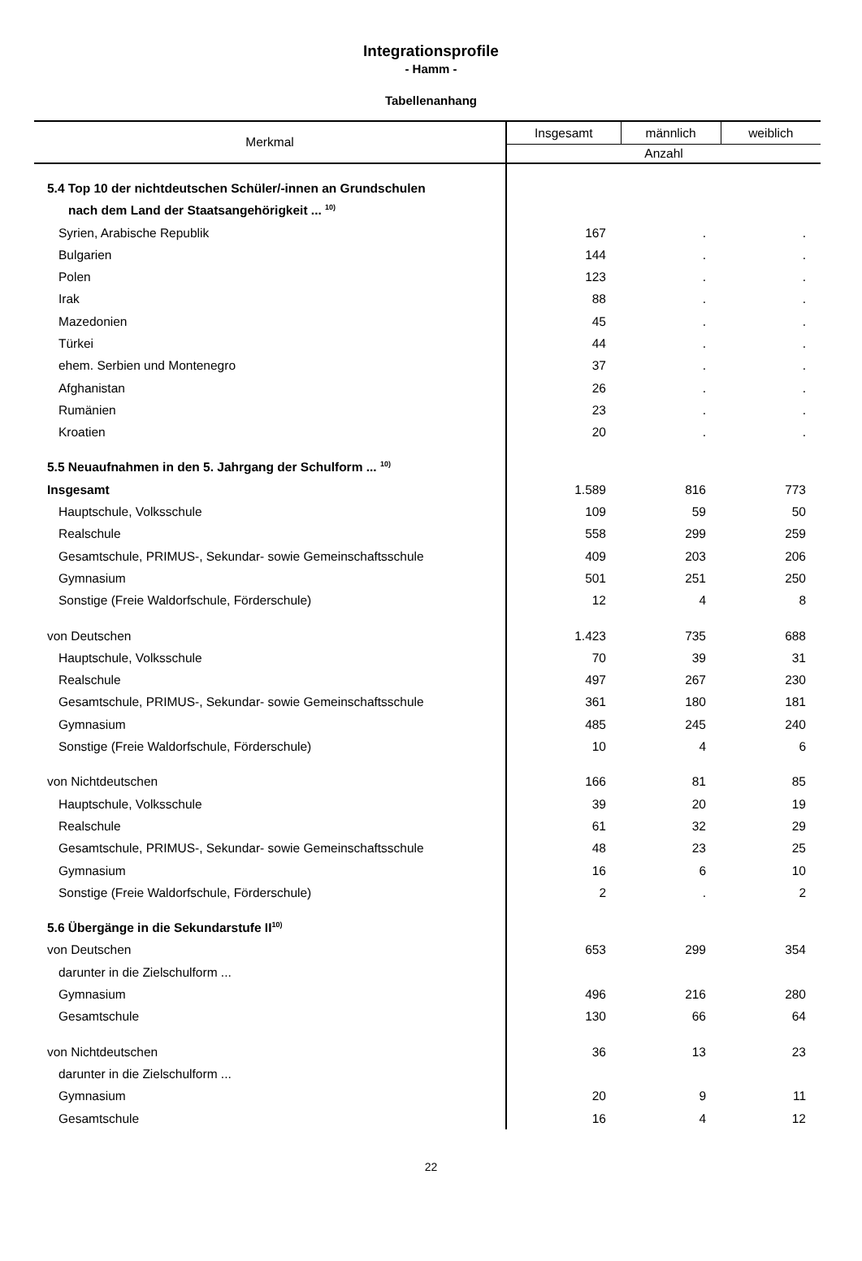Integrationsprofile
- Hamm -
Tabellenanhang
| Merkmal | Insgesamt | männlich | weiblich |
| --- | --- | --- | --- |
| | Anzahl | | |
| 5.4 Top 10 der nichtdeutschen Schüler/-innen an Grundschulen | | | |
| nach dem Land der Staatsangehörigkeit ... <sup>10)</sup> | | | |
| Syrien, Arabische Republik | 167 | . | . |
| Bulgarien | 144 | . | . |
| Polen | 123 | . | . |
| Irak | 88 | . | . |
| Mazedonien | 45 | . | . |
| Türkei | 44 | . | . |
| ehem. Serbien und Montenegro | 37 | . | . |
| Afghanistan | 26 | . | . |
| Rumänien | 23 | . | . |
| Kroatien | 20 | . | . |
| 5.5 Neuaufnahmen in den 5. Jahrgang der Schulform ... <sup>10)</sup> | | | |
| Insgesamt | 1.589 | 816 | 773 |
| Hauptschule, Volksschule | 109 | 59 | 50 |
| Realschule | 558 | 299 | 259 |
| Gesamtschule, PRIMUS-, Sekundar- sowie Gemeinschaftsschule | 409 | 203 | 206 |
| Gymnasium | 501 | 251 | 250 |
| Sonstige (Freie Waldorfschule, Förderschule) | 12 | 4 | 8 |
| von Deutschen | 1.423 | 735 | 688 |
| Hauptschule, Volksschule | 70 | 39 | 31 |
| Realschule | 497 | 267 | 230 |
| Gesamtschule, PRIMUS-, Sekundar- sowie Gemeinschaftsschule | 361 | 180 | 181 |
| Gymnasium | 485 | 245 | 240 |
| Sonstige (Freie Waldorfschule, Förderschule) | 10 | 4 | 6 |
| von Nichtdeutschen | 166 | 81 | 85 |
| Hauptschule, Volksschule | 39 | 20 | 19 |
| Realschule | 61 | 32 | 29 |
| Gesamtschule, PRIMUS-, Sekundar- sowie Gemeinschaftsschule | 48 | 23 | 25 |
| Gymnasium | 16 | 6 | 10 |
| Sonstige (Freie Waldorfschule, Förderschule) | 2 | . | 2 |
| 5.6 Übergänge in die Sekundarstufe II<sup>10)</sup> | | | |
| von Deutschen | 653 | 299 | 354 |
| darunter in die Zielschulform ... | | | |
| Gymnasium | 496 | 216 | 280 |
| Gesamtschule | 130 | 66 | 64 |
| von Nichtdeutschen | 36 | 13 | 23 |
| darunter in die Zielschulform ... | | | |
| Gymnasium | 20 | 9 | 11 |
| Gesamtschule | 16 | 4 | 12 |
22